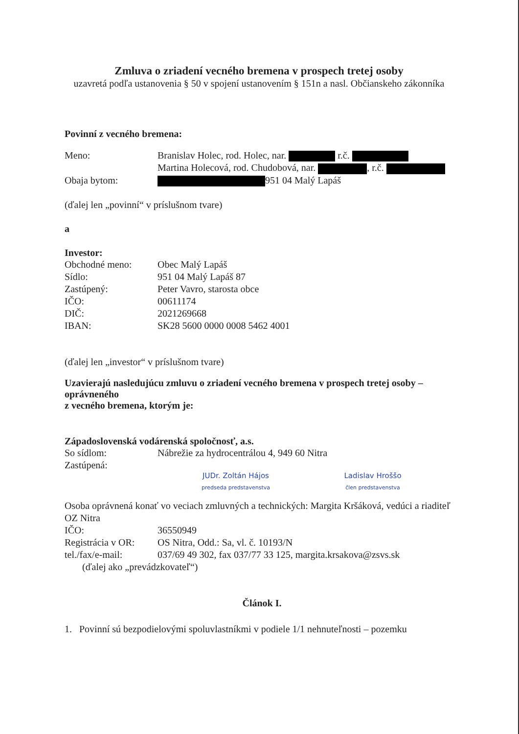Zmluva o zriadení vecného bremena v prospech tretej osoby
uzavretá podľa ustanovenia § 50 v spojení ustanovením § 151n a nasl. Občianskeho zákonníka
Povinní z vecného bremena:
Meno: Branislav Holec, rod. Holec, nar. r.č.
Martina Holecová, rod. Chudobová, nar. , r.č.
Obaja bytom: 951 04 Malý Lapáš
(ďalej len „povinní“ v príslušnom tvare)
a
Investor:
Obchodné meno: Obec Malý Lapáš
Sídlo: 951 04 Malý Lapáš 87
Zastúpený: Peter Vavro, starosta obce
IČO: 00611174
DIČ: 2021269668
IBAN: SK28 5600 0000 0008 5462 4001
(ďalej len „investor“ v príslušnom tvare)
Uzavierajú nasledujúcu zmluvu o zriadení vecného bremena v prospech tretej osoby – oprávneného
z vecného bremena, ktorým je:
Západoslovenská vodárenská spoločnosť, a.s.
So sídlom: Nábrežie za hydrocentrálou 4, 949 60 Nitra
Zastúpená:
JUDr. Zoltán Hájos
predseda predstavenstva
Ladislav Hroššo
člen predstavenstva
Osoba oprávnená konať vo veciach zmluvných a technických: Margita Kršáková, vedúci a riaditeľ OZ Nitra
IČO: 36550949
Registrácia v OR: OS Nitra, Odd.: Sa, vl. č. 10193/N
tel./fax/e-mail: 037/69 49 302, fax 037/77 33 125, margita.krsakova@zsvs.sk
(ďalej ako „prevádzkovateľ“)
Článok I.
1. Povinní sú bezpodielovými spoluvlastníkmi v podiele 1/1 nehnuteľnosti – pozemku